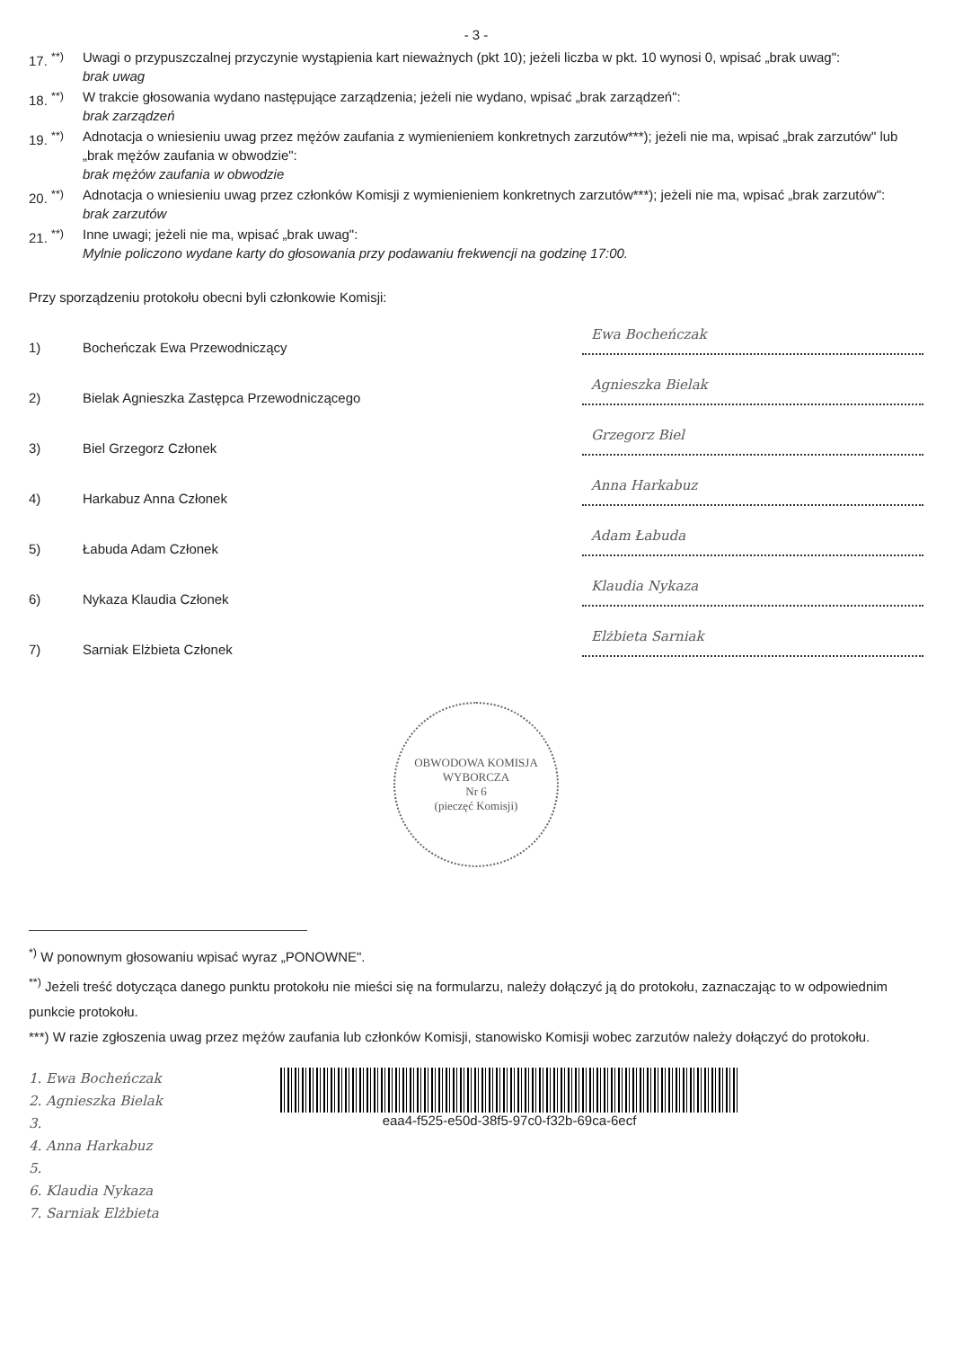- 3 -
17. <sup>**)</sup>
Uwagi o przypuszczalnej przyczynie wystąpienia kart nieważnych (pkt 10); jeżeli liczba w pkt. 10 wynosi 0, wpisać „brak uwag":
brak uwag
18. <sup>**)</sup>
W trakcie głosowania wydano następujące zarządzenia; jeżeli nie wydano, wpisać „brak zarządzeń":
brak zarządzeń
19. <sup>**)</sup>
Adnotacja o wniesieniu uwag przez mężów zaufania z wymienieniem konkretnych zarzutów***); jeżeli nie ma, wpisać „brak zarzutów" lub „brak mężów zaufania w obwodzie":
brak mężów zaufania w obwodzie
20. <sup>**)</sup>
Adnotacja o wniesieniu uwag przez członków Komisji z wymienieniem konkretnych zarzutów***); jeżeli nie ma, wpisać „brak zarzutów":
brak zarzutów
21. <sup>**)</sup>
Inne uwagi; jeżeli nie ma, wpisać „brak uwag":
Mylnie policzono wydane karty do głosowania przy podawaniu frekwencji na godzinę 17:00.
Przy sporządzeniu protokołu obecni byli członkowie Komisji:
1) Bocheńczak Ewa Przewodniczący Ewa Bocheńczak
2) Bielak Agnieszka Zastępca Przewodniczącego Agnieszka Bielak
3) Biel Grzegorz Członek Grzegorz Biel
4) Harkabuz Anna Członek Anna Harkabuz
5) Łabuda Adam Członek Adam Łabuda
6) Nykaza Klaudia Członek Klaudia Nykaza
7) Sarniak Elżbieta Członek Elżbieta Sarniak
OBWODOWA KOMISJA WYBORCZA
Nr 6
(pieczęć Komisji)
<sup>*)</sup> W ponownym głosowaniu wpisać wyraz „PONOWNE".
<sup>**)</sup> Jeżeli treść dotycząca danego punktu protokołu nie mieści się na formularzu, należy dołączyć ją do protokołu, zaznaczając to w odpowiednim punkcie protokołu.
***) W razie zgłoszenia uwag przez mężów zaufania lub członków Komisji, stanowisko Komisji wobec zarzutów należy dołączyć do protokołu.
1. Ewa Bocheńczak
2. Agnieszka Bielak
3.
4. Anna Harkabuz
5.
6. Klaudia Nykaza
7. Sarniak Elżbieta
eaa4-f525-e50d-38f5-97c0-f32b-69ca-6ecf